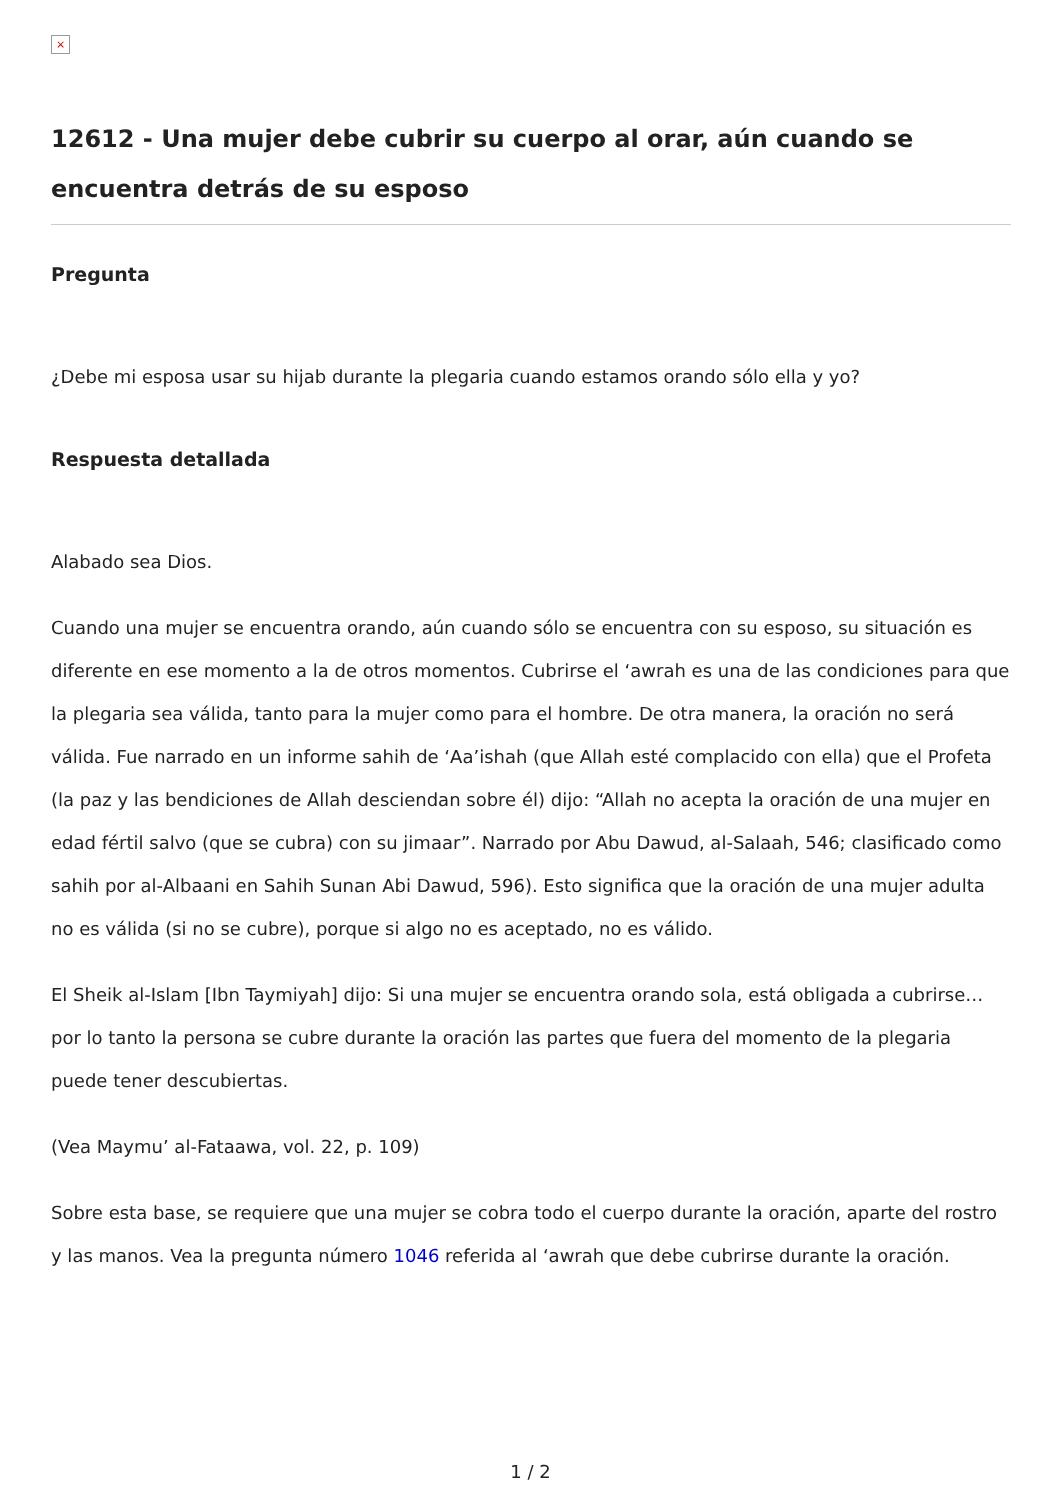×
12612 - Una mujer debe cubrir su cuerpo al orar, aún cuando se encuentra detrás de su esposo
Pregunta
¿Debe mi esposa usar su hijab durante la plegaria cuando estamos orando sólo ella y yo?
Respuesta detallada
Alabado sea Dios.
Cuando una mujer se encuentra orando, aún cuando sólo se encuentra con su esposo, su situación es diferente en ese momento a la de otros momentos. Cubrirse el ‘awrah es una de las condiciones para que la plegaria sea válida, tanto para la mujer como para el hombre. De otra manera, la oración no será válida. Fue narrado en un informe sahih de ‘Aa’ishah (que Allah esté complacido con ella) que el Profeta (la paz y las bendiciones de Allah desciendan sobre él) dijo: “Allah no acepta la oración de una mujer en edad fértil salvo (que se cubra) con su jimaar”. Narrado por Abu Dawud, al-Salaah, 546; clasificado como sahih por al-Albaani en Sahih Sunan Abi Dawud, 596). Esto significa que la oración de una mujer adulta no es válida (si no se cubre), porque si algo no es aceptado, no es válido.
El Sheik al-Islam [Ibn Taymiyah] dijo: Si una mujer se encuentra orando sola, está obligada a cubrirse…por lo tanto la persona se cubre durante la oración las partes que fuera del momento de la plegaria puede tener descubiertas.
(Vea Maymu’ al-Fataawa, vol. 22, p. 109)
Sobre esta base, se requiere que una mujer se cobra todo el cuerpo durante la oración, aparte del rostro y las manos. Vea la pregunta número 1046 referida al ‘awrah que debe cubrirse durante la oración.
1 / 2